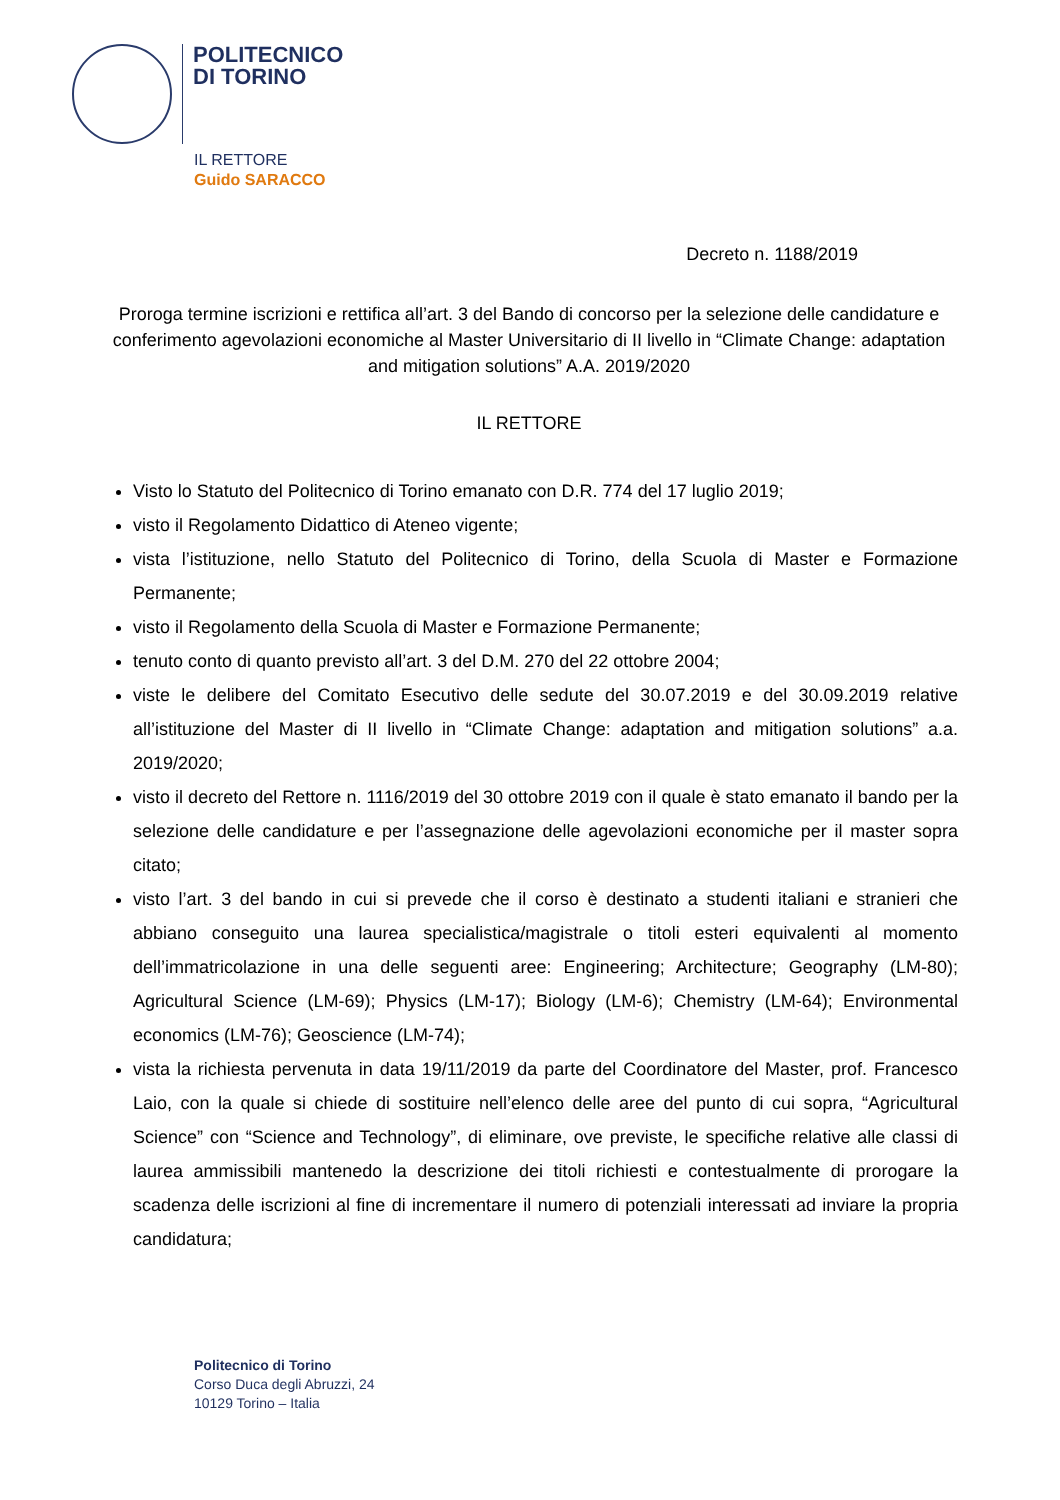POLITECNICO
DI TORINO
IL RETTORE
Guido SARACCO
Decreto n. 1188/2019
Proroga termine iscrizioni e rettifica all’art. 3 del Bando di concorso per la selezione delle candidature e conferimento agevolazioni economiche al Master Universitario di II livello in “Climate Change: adaptation and mitigation solutions” A.A. 2019/2020
IL RETTORE
Visto lo Statuto del Politecnico di Torino emanato con D.R. 774 del 17 luglio 2019;
visto il Regolamento Didattico di Ateneo vigente;
vista l’istituzione, nello Statuto del Politecnico di Torino, della Scuola di Master e Formazione Permanente;
visto il Regolamento della Scuola di Master e Formazione Permanente;
tenuto conto di quanto previsto all’art. 3 del D.M. 270 del 22 ottobre 2004;
viste le delibere del Comitato Esecutivo delle sedute del 30.07.2019 e del 30.09.2019 relative all’istituzione del Master di II livello in “Climate Change: adaptation and mitigation solutions” a.a. 2019/2020;
visto il decreto del Rettore n. 1116/2019 del 30 ottobre 2019 con il quale è stato emanato il bando per la selezione delle candidature e per l’assegnazione delle agevolazioni economiche per il master sopra citato;
visto l’art. 3 del bando in cui si prevede che il corso è destinato a studenti italiani e stranieri che abbiano conseguito una laurea specialistica/magistrale o titoli esteri equivalenti al momento dell’immatricolazione in una delle seguenti aree: Engineering; Architecture; Geography (LM-80); Agricultural Science (LM-69); Physics (LM-17); Biology (LM-6); Chemistry (LM-64); Environmental economics (LM-76); Geoscience (LM-74);
vista la richiesta pervenuta in data 19/11/2019 da parte del Coordinatore del Master, prof. Francesco Laio, con la quale si chiede di sostituire nell’elenco delle aree del punto di cui sopra, “Agricultural Science” con “Science and Technology”, di eliminare, ove previste, le specifiche relative alle classi di laurea ammissibili mantenedo la descrizione dei titoli richiesti e contestualmente di prorogare la scadenza delle iscrizioni al fine di incrementare il numero di potenziali interessati ad inviare la propria candidatura;
Politecnico di Torino
Corso Duca degli Abruzzi, 24
10129 Torino – Italia